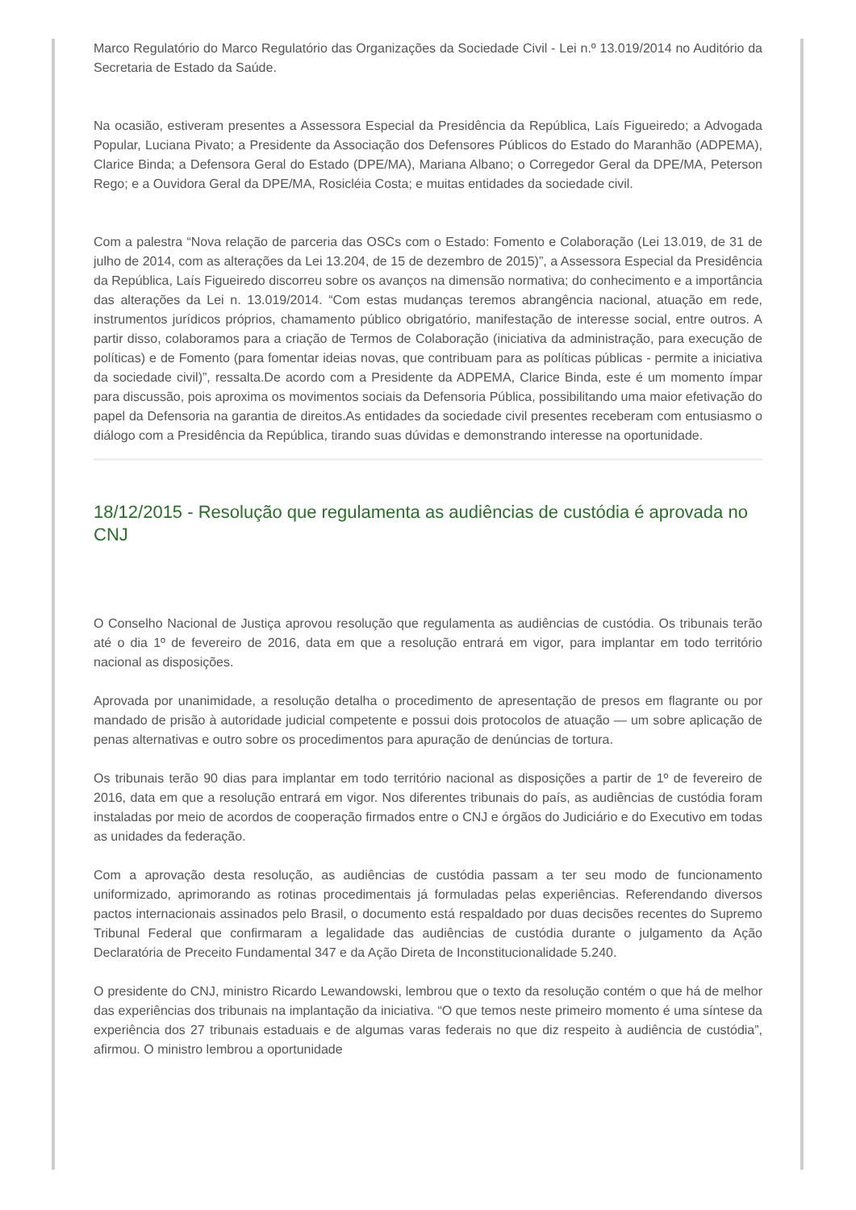Marco Regulatório do Marco Regulatório das Organizações da Sociedade Civil - Lei n.º 13.019/2014 no Auditório da Secretaria de Estado da Saúde.
Na ocasião, estiveram presentes a Assessora Especial da Presidência da República, Laís Figueiredo; a Advogada Popular, Luciana Pivato; a Presidente da Associação dos Defensores Públicos do Estado do Maranhão (ADPEMA), Clarice Binda; a Defensora Geral do Estado (DPE/MA), Mariana Albano; o Corregedor Geral da DPE/MA, Peterson Rego; e a Ouvidora Geral da DPE/MA, Rosicléia Costa; e muitas entidades da sociedade civil.
Com a palestra “Nova relação de parceria das OSCs com o Estado: Fomento e Colaboração (Lei 13.019, de 31 de julho de 2014, com as alterações da Lei 13.204, de 15 de dezembro de 2015)”, a Assessora Especial da Presidência da República, Laís Figueiredo discorreu sobre os avanços na dimensão normativa; do conhecimento e a importância das alterações da Lei n. 13.019/2014. “Com estas mudanças teremos abrangência nacional, atuação em rede, instrumentos jurídicos próprios, chamamento público obrigatório, manifestação de interesse social, entre outros. A partir disso, colaboramos para a criação de Termos de Colaboração (iniciativa da administração, para execução de políticas) e de Fomento (para fomentar ideias novas, que contribuam para as políticas públicas - permite a iniciativa da sociedade civil)”, ressalta.De acordo com a Presidente da ADPEMA, Clarice Binda, este é um momento ímpar para discussão, pois aproxima os movimentos sociais da Defensoria Pública, possibilitando uma maior efetivação do papel da Defensoria na garantia de direitos.As entidades da sociedade civil presentes receberam com entusiasmo o diálogo com a Presidência da República, tirando suas dúvidas e demonstrando interesse na oportunidade.
18/12/2015 - Resolução que regulamenta as audiências de custódia é aprovada no CNJ
O Conselho Nacional de Justiça aprovou resolução que regulamenta as audiências de custódia. Os tribunais terão até o dia 1º de fevereiro de 2016, data em que a resolução entrará em vigor, para implantar em todo território nacional as disposições.
Aprovada por unanimidade, a resolução detalha o procedimento de apresentação de presos em flagrante ou por mandado de prisão à autoridade judicial competente e possui dois protocolos de atuação — um sobre aplicação de penas alternativas e outro sobre os procedimentos para apuração de denúncias de tortura.
Os tribunais terão 90 dias para implantar em todo território nacional as disposições a partir de 1º de fevereiro de 2016, data em que a resolução entrará em vigor. Nos diferentes tribunais do país, as audiências de custódia foram instaladas por meio de acordos de cooperação firmados entre o CNJ e órgãos do Judiciário e do Executivo em todas as unidades da federação.
Com a aprovação desta resolução, as audiências de custódia passam a ter seu modo de funcionamento uniformizado, aprimorando as rotinas procedimentais já formuladas pelas experiências. Referendando diversos pactos internacionais assinados pelo Brasil, o documento está respaldado por duas decisões recentes do Supremo Tribunal Federal que confirmaram a legalidade das audiências de custódia durante o julgamento da Ação Declaratória de Preceito Fundamental 347 e da Ação Direta de Inconstitucionalidade 5.240.
O presidente do CNJ, ministro Ricardo Lewandowski, lembrou que o texto da resolução contém o que há de melhor das experiências dos tribunais na implantação da iniciativa. “O que temos neste primeiro momento é uma síntese da experiência dos 27 tribunais estaduais e de algumas varas federais no que diz respeito à audiência de custódia”, afirmou. O ministro lembrou a oportunidade